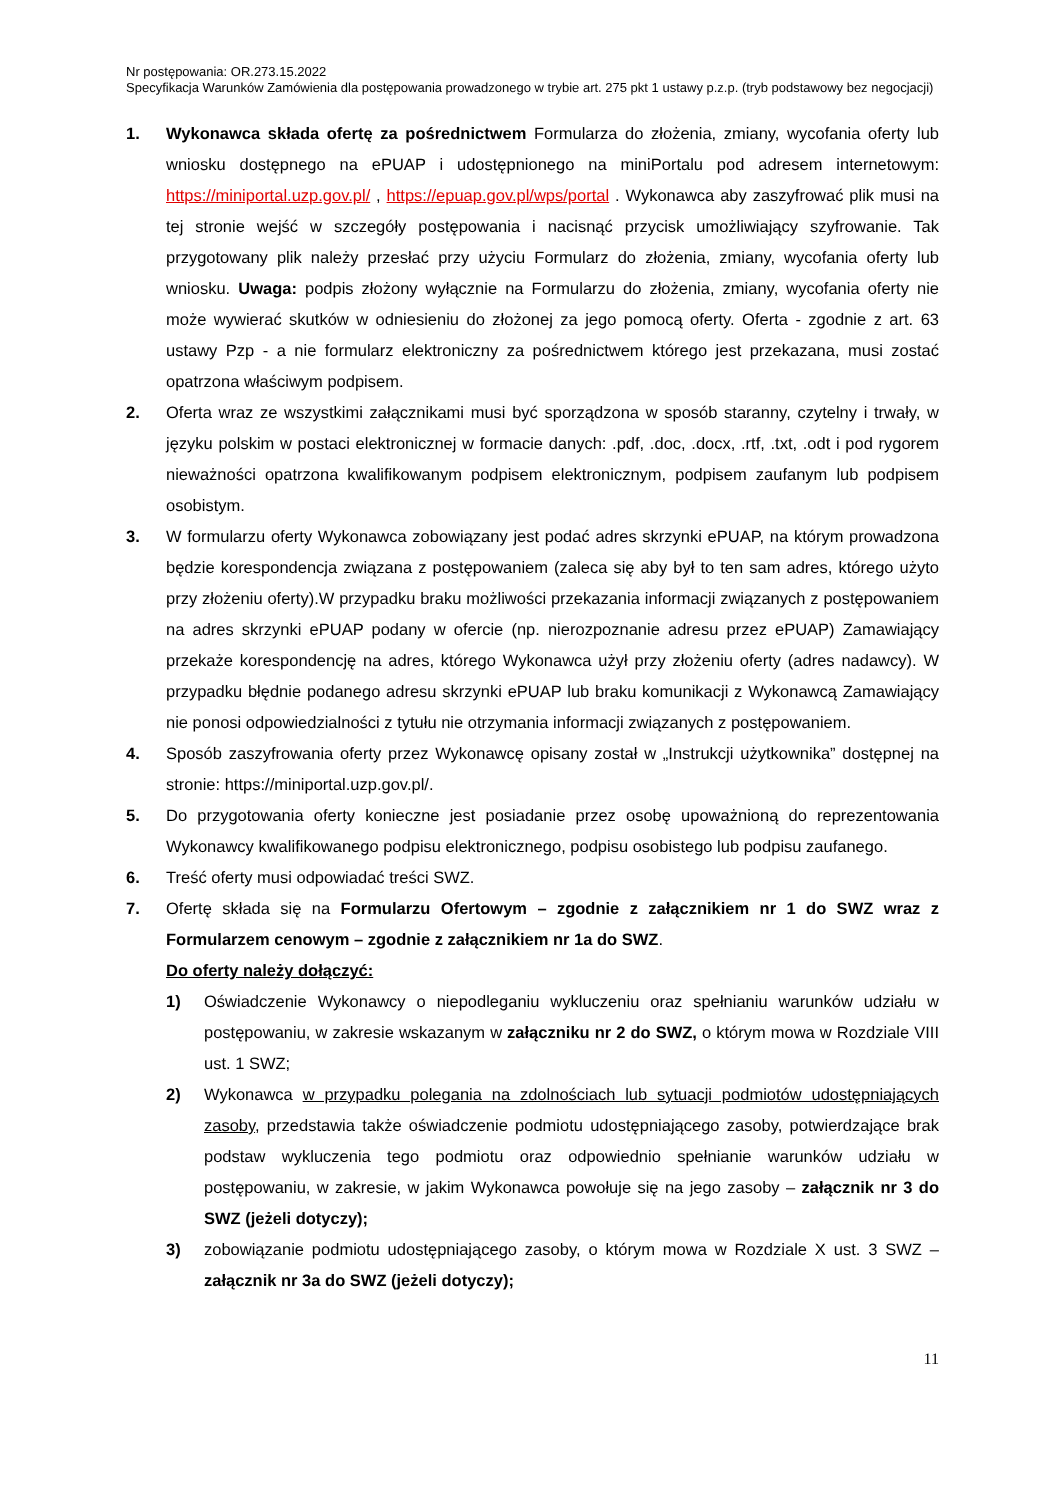Nr postępowania: OR.273.15.2022
Specyfikacja Warunków Zamówienia dla postępowania prowadzonego w trybie art. 275 pkt 1 ustawy p.z.p. (tryb podstawowy bez negocjacji)
1. Wykonawca składa ofertę za pośrednictwem Formularza do złożenia, zmiany, wycofania oferty lub wniosku dostępnego na ePUAP i udostępnionego na miniPortalu pod adresem internetowym: https://miniportal.uzp.gov.pl/ , https://epuap.gov.pl/wps/portal . Wykonawca aby zaszyfrować plik musi na tej stronie wejść w szczegóły postępowania i nacisnąć przycisk umożliwiający szyfrowanie. Tak przygotowany plik należy przesłać przy użyciu Formularz do złożenia, zmiany, wycofania oferty lub wniosku. Uwaga: podpis złożony wyłącznie na Formularzu do złożenia, zmiany, wycofania oferty nie może wywierać skutków w odniesieniu do złożonej za jego pomocą oferty. Oferta - zgodnie z art. 63 ustawy Pzp - a nie formularz elektroniczny za pośrednictwem którego jest przekazana, musi zostać opatrzona właściwym podpisem.
2. Oferta wraz ze wszystkimi załącznikami musi być sporządzona w sposób staranny, czytelny i trwały, w języku polskim w postaci elektronicznej w formacie danych: .pdf, .doc, .docx, .rtf, .txt, .odt i pod rygorem nieważności opatrzona kwalifikowanym podpisem elektronicznym, podpisem zaufanym lub podpisem osobistym.
3. W formularzu oferty Wykonawca zobowiązany jest podać adres skrzynki ePUAP, na którym prowadzona będzie korespondencja związana z postępowaniem (zaleca się aby był to ten sam adres, którego użyto przy złożeniu oferty).W przypadku braku możliwości przekazania informacji związanych z postępowaniem na adres skrzynki ePUAP podany w ofercie (np. nierozpoznanie adresu przez ePUAP) Zamawiający przekaże korespondencję na adres, którego Wykonawca użył przy złożeniu oferty (adres nadawcy). W przypadku błędnie podanego adresu skrzynki ePUAP lub braku komunikacji z Wykonawcą Zamawiający nie ponosi odpowiedzialności z tytułu nie otrzymania informacji związanych z postępowaniem.
4. Sposób zaszyfrowania oferty przez Wykonawcę opisany został w „Instrukcji użytkownika” dostępnej na stronie: https://miniportal.uzp.gov.pl/.
5. Do przygotowania oferty konieczne jest posiadanie przez osobę upoważnioną do reprezentowania Wykonawcy kwalifikowanego podpisu elektronicznego, podpisu osobistego lub podpisu zaufanego.
6. Treść oferty musi odpowiadać treści SWZ.
7. Ofertę składa się na Formularzu Ofertowym – zgodnie z załącznikiem nr 1 do SWZ wraz z Formularzem cenowym – zgodnie z załącznikiem nr 1a do SWZ.
Do oferty należy dołączyć:
1) Oświadczenie Wykonawcy o niepodleganiu wykluczeniu oraz spełnianiu warunków udziału w postępowaniu, w zakresie wskazanym w załączniku nr 2 do SWZ, o którym mowa w Rozdziale VIII ust. 1 SWZ;
2) Wykonawca w przypadku polegania na zdolnościach lub sytuacji podmiotów udostępniających zasoby, przedstawia także oświadczenie podmiotu udostępniającego zasoby, potwierdzające brak podstaw wykluczenia tego podmiotu oraz odpowiednio spełnianie warunków udziału w postępowaniu, w zakresie, w jakim Wykonawca powołuje się na jego zasoby – załącznik nr 3 do SWZ (jeżeli dotyczy);
3) zobowiązanie podmiotu udostępniającego zasoby, o którym mowa w Rozdziale X ust. 3 SWZ – załącznik nr 3a do SWZ (jeżeli dotyczy);
11